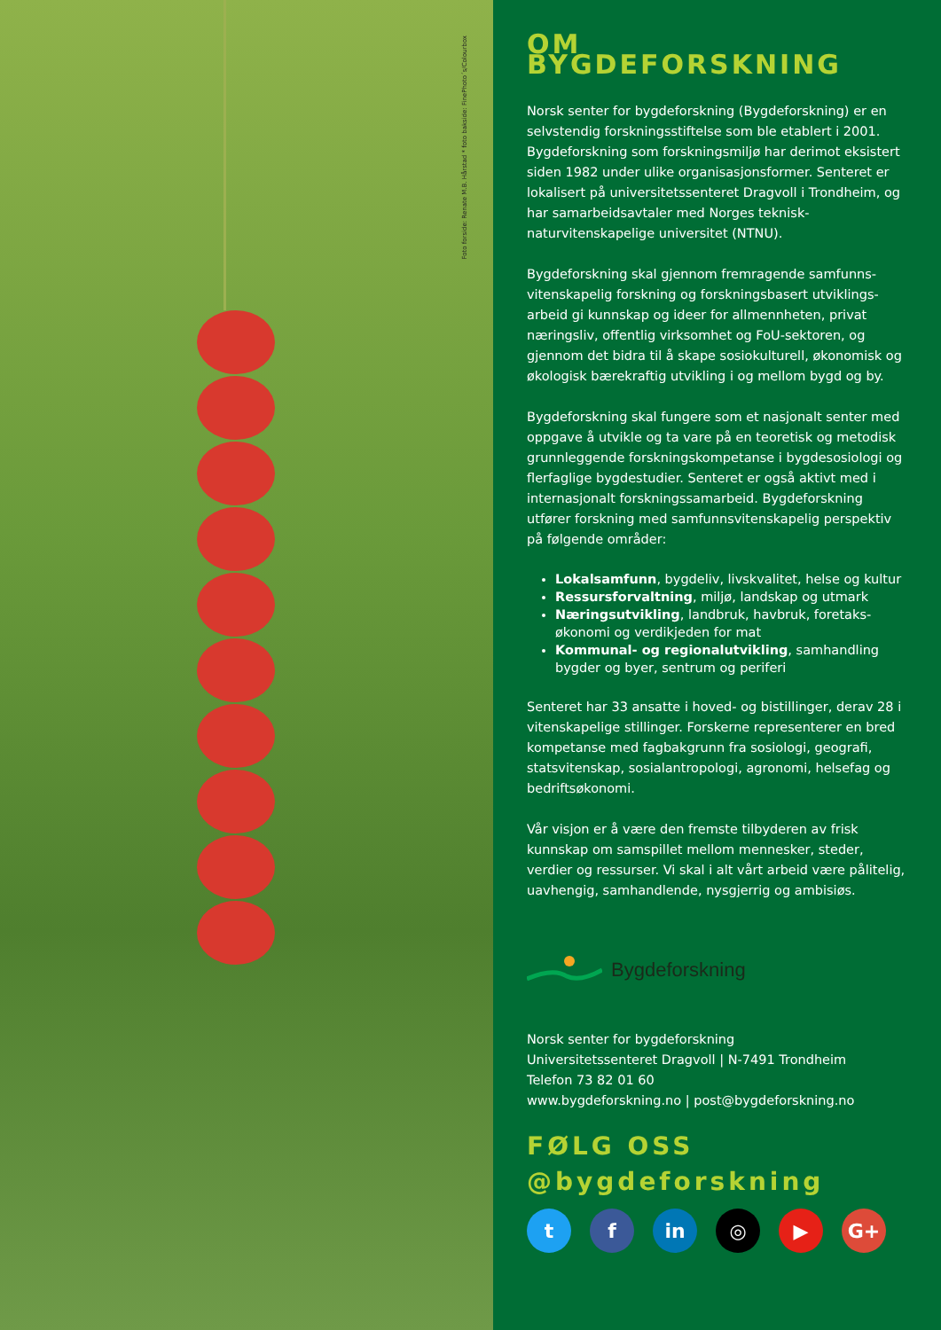Foto forside: Renate M.B. Hårstad * foto bakside: FinePhoto´s/Colourbox
OM BYGDEFORSKNING
Norsk senter for bygdeforskning (Bygdeforskning) er en selvstendig forskningsstiftelse som ble etablert i 2001. Bygdeforskning som forskningsmiljø har derimot eksistert siden 1982 under ulike organisasjonsformer. Senteret er lokalisert på universitetssenteret Dragvoll i Trondheim, og har samarbeidsavtaler med Norges teknisk-naturvitenskapelige universitet (NTNU).
Bygdeforskning skal gjennom fremragende samfunns­vitenskapelig forskning og forskningsbasert utviklings­arbeid gi kunnskap og ideer for allmennheten, privat næringsliv, offentlig virksomhet og FoU-sektoren, og gjennom det bidra til å skape sosiokulturell, økonomisk og økologisk bærekraftig utvikling i og mellom bygd og by.
Bygdeforskning skal fungere som et nasjonalt senter med oppgave å utvikle og ta vare på en teoretisk og metodisk grunnleggende forskningskompetanse i bygdesosiologi og flerfaglige bygdestudier. Senteret er også aktivt med i internasjonalt forskningssamarbeid. Bygdeforskning utfører forskning med samfunns­vitenskapelig perspektiv på følgende områder:
Lokalsamfunn, bygdeliv, livskvalitet, helse og kultur
Ressursforvaltning, miljø, landskap og utmark
Næringsutvikling, landbruk, havbruk, foretaks­økonomi og verdikjeden for mat
Kommunal- og regionalutvikling, samhandling bygder og byer, sentrum og periferi
Senteret har 33 ansatte i hoved- og bistillinger, derav 28 i vitenskapelige stillinger. Forskerne representerer en bred kompetanse med fagbakgrunn fra sosiologi, geografi, statsvitenskap, sosialantropologi, agronomi, helsefag og bedriftsøkonomi.
Vår visjon er å være den fremste tilbyderen av frisk kunnskap om samspillet mellom mennesker, steder, verdier og ressurser. Vi skal i alt vårt arbeid være pålitelig, uavhengig, samhandlende, nysgjerrig og ambisiøs.
Bygdeforskning
Norsk senter for bygdeforskning
Universitetssenteret Dragvoll | N-7491 Trondheim
Telefon 73 82 01 60
www.bygdeforskning.no | post@bygdeforskning.no
FØLG OSS
@bygdeforskning
tf in ◎ ▶ G+